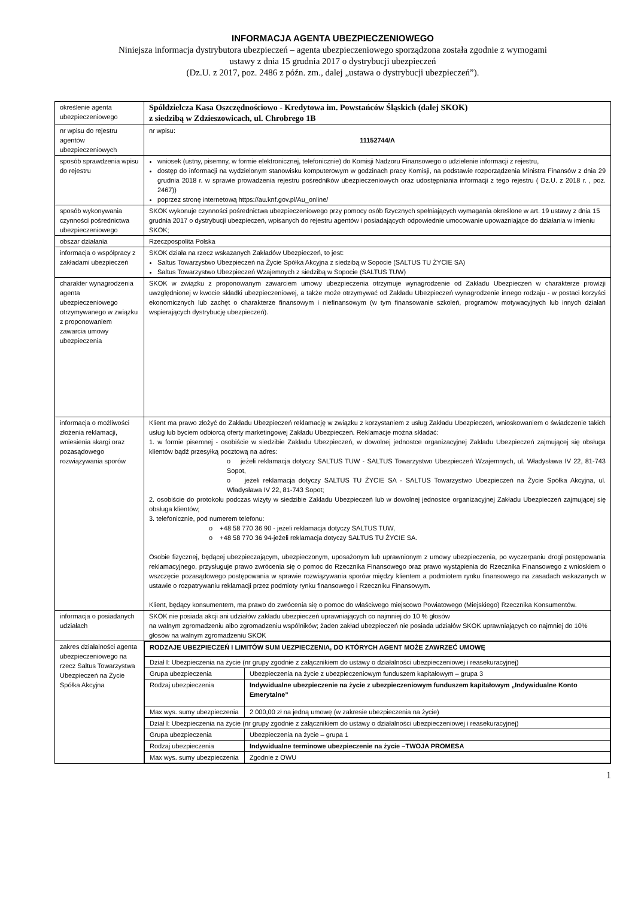INFORMACJA AGENTA UBEZPIECZENIOWEGO
Niniejsza informacja dystrybutora ubezpieczeń – agenta ubezpieczeniowego sporządzona została zgodnie z wymogami
ustawy z dnia 15 grudnia 2017 o dystrybucji ubezpieczeń
(Dz.U. z 2017, poz. 2486 z późn. zm., dalej „ustawa o dystrybucji ubezpieczeń”).
| określenie agenta ubezpieczeniowego | Spółdzielcza Kasa Oszczędnościowo - Kredytowa im. Powstańców Śląskich (dalej SKOK) z siedzibą w Zdzieszowicach, ul. Chrobrego 1B |
| nr wpisu do rejestru agentów ubezpieczeniowych | nr wpisu: 11152744/A |
| sposób sprawdzenia wpisu do rejestru | wniosek (ustny, pisemny, w formie elektronicznej, telefonicznie) do Komisji Nadzoru Finansowego o udzielenie informacji z rejestru, dostęp do informacji na wydzielonym stanowisku komputerowym w godzinach pracy Komisji, na podstawie rozporządzenia Ministra Finansów z dnia 29 grudnia 2018 r. w sprawie prowadzenia rejestru pośredników ubezpieczeniowych oraz udostępniania informacji z tego rejestru ( Dz.U. z 2018 r. , poz. 2467)) poprzez stronę internetową https://au.knf.gov.pl/Au_online/ |
| sposób wykonywania czynności pośrednictwa ubezpieczeniowego | SKOK wykonuje czynności pośrednictwa ubezpieczeniowego przy pomocy osób fizycznych spełniających wymagania określone w art. 19 ustawy z dnia 15 grudnia 2017 o dystrybucji ubezpieczeń, wpisanych do rejestru agentów i posiadających odpowiednie umocowanie upoważniające do działania w imieniu SKOK; |
| obszar działania | Rzeczpospolita Polska |
| informacja o współpracy z zakładami ubezpieczeń | SKOK działa na rzecz wskazanych Zakładów Ubezpieczeń, to jest: Saltus Towarzystwo Ubezpieczeń na Życie Spółka Akcyjna z siedzibą w Sopocie (SALTUS TU ŻYCIE SA) Saltus Towarzystwo Ubezpieczeń Wzajemnych z siedzibą w Sopocie (SALTUS TUW) |
| charakter wynagrodzenia agenta ubezpieczeniowego otrzymywanego w związku z proponowaniem zawarcia umowy ubezpieczenia | SKOK w związku z proponowanym zawarciem umowy ubezpieczenia otrzymuje wynagrodzenie od Zakładu Ubezpieczeń w charakterze prowizji uwzględnionej w kwocie składki ubezpieczeniowej, a także może otrzymywać od Zakładu Ubezpieczeń wynagrodzenie innego rodzaju - w postaci korzyści ekonomicznych lub zachęt o charakterze finansowym i niefinansowym (w tym finansowanie szkoleń, programów motywacyjnych lub innych działań wspierających dystrybucję ubezpieczeń). |
| informacja o możliwości złożenia reklamacji, wniesienia skargi oraz pozasądowego rozwiązywania sporów | Klient ma prawo złożyć do Zakładu Ubezpieczeń reklamację w związku z korzystaniem z usług Zakładu Ubezpieczeń, wnioskowaniem o świadczenie takich usług lub byciem odbiorcą oferty marketingowej Zakładu Ubezpieczeń. Reklamacje można składać: 1. w formie pisemnej - osobiście w siedzibie Zakładu Ubezpieczeń, w dowolnej jednostce organizacyjnej Zakładu Ubezpieczeń zajmującej się obsługa klientów bądź przesyłką pocztową na adres: o jeżeli reklamacja dotyczy SALTUS TUW - SALTUS Towarzystwo Ubezpieczeń Wzajemnych, ul. Władysława IV 22, 81-743 Sopot, o jeżeli reklamacja dotyczy SALTUS TU ŻYCIE SA - SALTUS Towarzystwo Ubezpieczeń na Życie Spółka Akcyjna, ul. Władysława IV 22, 81-743 Sopot; 2. osobiście do protokołu podczas wizyty w siedzibie Zakładu Ubezpieczeń lub w dowolnej jednostce organizacyjnej Zakładu Ubezpieczeń zajmującej się obsługa klientów; 3. telefonicznie, pod numerem telefonu: o +48 58 770 36 90 - jeżeli reklamacja dotyczy SALTUS TUW, o +48 58 770 36 94-jeżeli reklamacja dotyczy SALTUS TU ŻYCIE SA. Osobie fizycznej, będącej ubezpieczającym, ubezpieczonym, uposażonym lub uprawnionym z umowy ubezpieczenia, po wyczerpaniu drogi postępowania reklamacyjnego, przysługuje prawo zwrócenia się o pomoc do Rzecznika Finansowego oraz prawo wystąpienia do Rzecznika Finansowego z wnioskiem o wszczęcie pozasądowego postępowania w sprawie rozwiązywania sporów między klientem a podmiotem rynku finansowego na zasadach wskazanych w ustawie o rozpatrywaniu reklamacji przez podmioty rynku finansowego i Rzeczniku Finansowym. Klient, będący konsumentem, ma prawo do zwrócenia się o pomoc do właściwego miejscowo Powiatowego (Miejskiego) Rzecznika Konsumentów. |
| informacja o posiadanych udziałach | SKOK nie posiada akcji ani udziałów zakładu ubezpieczeń uprawniających co najmniej do 10 % głosów na walnym zgromadzeniu albo zgromadzeniu wspólników; żaden zakład ubezpieczeń nie posiada udziałów SKOK uprawniających co najmniej do 10% głosów na walnym zgromadzeniu SKOK |
| zakres działalności agenta ubezpieczeniowego na rzecz Saltus Towarzystwa Ubezpieczeń na Życie Spółka Akcyjna | / RODZAJE UBEZPIECZEŃ I LIMITÓW SUM UEZPIECZENIA, DO KTÓRYCH AGENT MOŻE ZAWRZEĆ UMOWĘ / / / Dział I: Ubezpieczenia na życie (nr grupy zgodnie z załącznikiem do ustawy o działalności ubezpieczeniowej i reasekuracyjnej) / / / Grupa ubezpieczenia / Ubezpieczenia na życie z ubezpieczeniowym funduszem kapitałowym – grupa 3 / / Rodzaj ubezpieczenia / Indywidualne ubezpieczenie na życie z ubezpieczeniowym funduszem kapitałowym „Indywidualne Konto Emerytalne” / / Max wys. sumy ubezpieczenia / 2 000,00 zł na jedną umowę (w zakresie ubezpieczenia na życie) / / Dział I: Ubezpieczenia na życie (nr grupy zgodnie z załącznikiem do ustawy o działalności ubezpieczeniowej i reasekuracyjnej) / / / Grupa ubezpieczenia / Ubezpieczenia na życie – grupa 1 / / Rodzaj ubezpieczenia / Indywidualne terminowe ubezpieczenie na życie –TWOJA PROMESA / / Max wys. sumy ubezpieczenia / Zgodnie z OWU / |
1